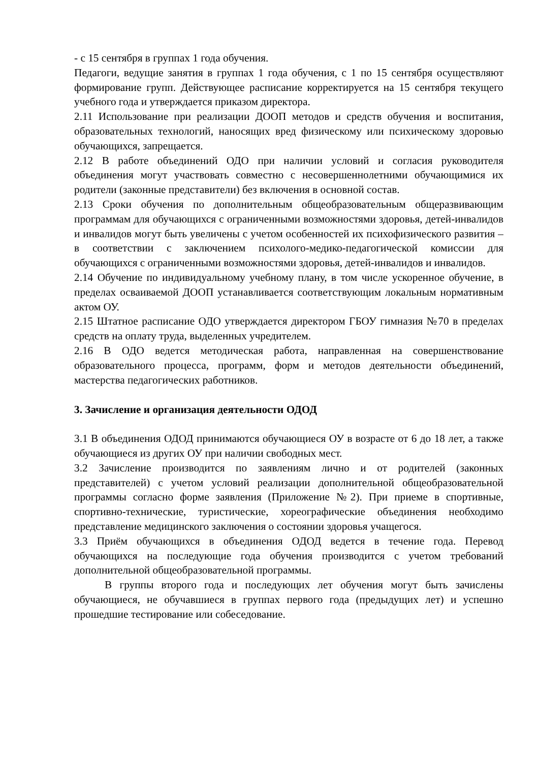- с 15 сентября в группах 1 года обучения.
Педагоги, ведущие занятия в группах 1 года обучения, с 1 по 15 сентября осуществляют формирование групп. Действующее расписание корректируется на 15 сентября текущего учебного года и утверждается приказом директора.
2.11 Использование при реализации ДООП методов и средств обучения и воспитания, образовательных технологий, наносящих вред физическому или психическому здоровью обучающихся, запрещается.
2.12 В работе объединений ОДО при наличии условий и согласия руководителя объединения могут участвовать совместно с несовершеннолетними обучающимися их родители (законные представители) без включения в основной состав.
2.13 Сроки обучения по дополнительным общеобразовательным общеразвивающим программам для обучающихся с ограниченными возможностями здоровья, детей-инвалидов и инвалидов могут быть увеличены с учетом особенностей их психофизического развития – в соответствии с заключением психолого-медико-педагогической комиссии для обучающихся с ограниченными возможностями здоровья, детей-инвалидов и инвалидов.
2.14 Обучение по индивидуальному учебному плану, в том числе ускоренное обучение, в пределах осваиваемой ДООП устанавливается соответствующим локальным нормативным актом ОУ.
2.15 Штатное расписание ОДО утверждается директором ГБОУ гимназия №70 в пределах средств на оплату труда, выделенных учредителем.
2.16 В ОДО ведется методическая работа, направленная на совершенствование образовательного процесса, программ, форм и методов деятельности объединений, мастерства педагогических работников.
3. Зачисление и организация деятельности ОДОД
3.1 В объединения ОДОД принимаются обучающиеся ОУ в возрасте от 6 до 18 лет, а также обучающиеся из других ОУ при наличии свободных мест.
3.2 Зачисление производится по заявлениям лично и от родителей (законных представителей) с учетом условий реализации дополнительной общеобразовательной программы согласно форме заявления (Приложение №2). При приеме в спортивные, спортивно-технические, туристические, хореографические объединения необходимо представление медицинского заключения о состоянии здоровья учащегося.
3.3 Приём обучающихся в объединения ОДОД ведется в течение года. Перевод обучающихся на последующие года обучения производится с учетом требований дополнительной общеобразовательной программы.
В группы второго года и последующих лет обучения могут быть зачислены обучающиеся, не обучавшиеся в группах первого года (предыдущих лет) и успешно прошедшие тестирование или собеседование.